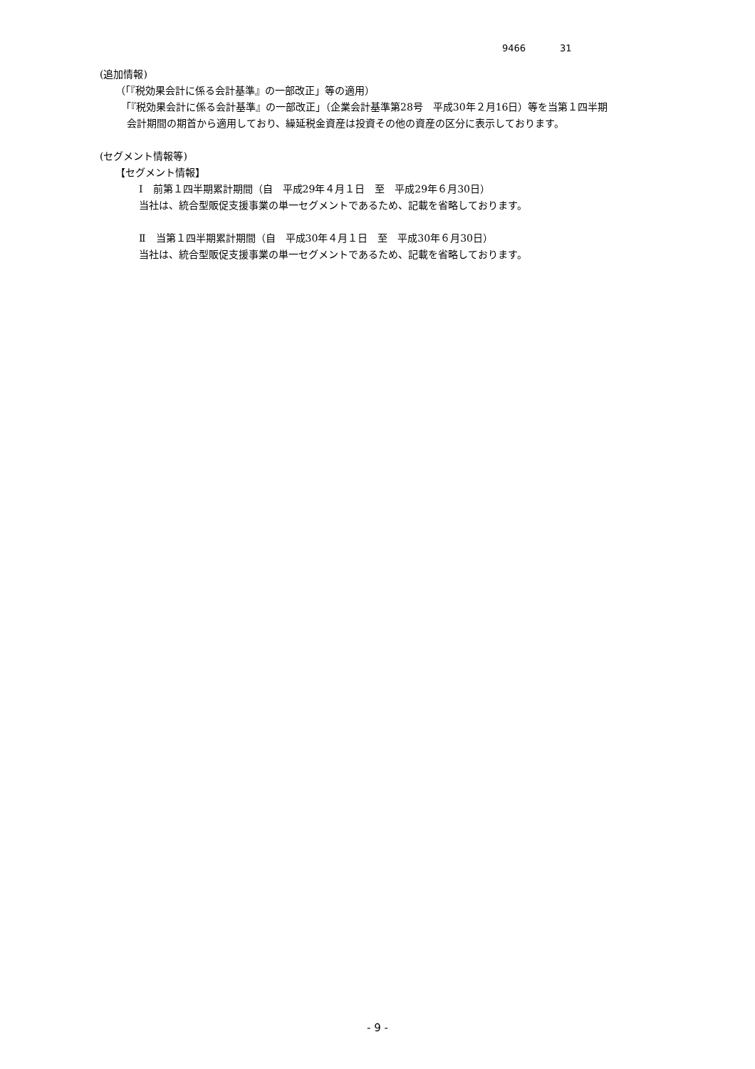9466 31
(追加情報)
（「『税効果会計に係る会計基準』の一部改正」等の適用）
「『税効果会計に係る会計基準』の一部改正」（企業会計基準第28号　平成30年２月16日）等を当第１四半期
会計期間の期首から適用しており、繰延税金資産は投資その他の資産の区分に表示しております。
(セグメント情報等)
【セグメント情報】
Ⅰ　前第１四半期累計期間（自　平成29年４月１日　至　平成29年６月30日）
当社は、統合型販促支援事業の単一セグメントであるため、記載を省略しております。
Ⅱ　当第１四半期累計期間（自　平成30年４月１日　至　平成30年６月30日）
当社は、統合型販促支援事業の単一セグメントであるため、記載を省略しております。
- 9 -